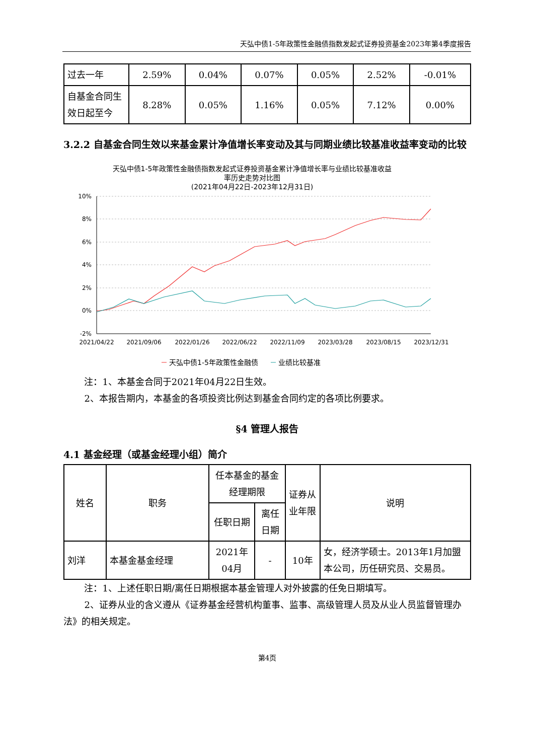天弘中债1-5年政策性金融债指数发起式证券投资基金2023年第4季度报告
| 过去一年 | 2.59% | 0.04% | 0.07% | 0.05% | 2.52% | -0.01% |
| 自基金合同生效日起至今 | 8.28% | 0.05% | 1.16% | 0.05% | 7.12% | 0.00% |
3.2.2 自基金合同生效以来基金累计净值增长率变动及其与同期业绩比较基准收益率变动的比较
天弘中债1-5年政策性金融债指数发起式证券投资基金累计净值增长率与业绩比较基准收益
率历史走势对比图
(2021年04月22日-2023年12月31日)
10%
8%
6%
4%
2%
0%
-2%
2021/04/22
2021/09/06
2022/01/26
2022/06/22
2022/11/09
2023/03/28
2023/08/15
2023/12/31
天弘中债1-5年政策性金融债
业绩比较基准
注：1、本基金合同于2021年04月22日生效。
2、本报告期内，本基金的各项投资比例达到基金合同约定的各项比例要求。
§4 管理人报告
4.1 基金经理（或基金经理小组）简介
| 姓名 | 职务 | 任本基金的基金经理期限 | | 证券从业年限 | 说明 |
| --- | --- | --- | --- | --- | --- |
| | | 任职日期 | 离任日期 | | |
| 刘洋 | 本基金基金经理 | 2021年04月 | - | 10年 | 女，经济学硕士。2013年1月加盟本公司，历任研究员、交易员。 |
注：1、上述任职日期/离任日期根据本基金管理人对外披露的任免日期填写。
2、证券从业的含义遵从《证券基金经营机构董事、监事、高级管理人员及从业人员监督管理办法》的相关规定。
第4页